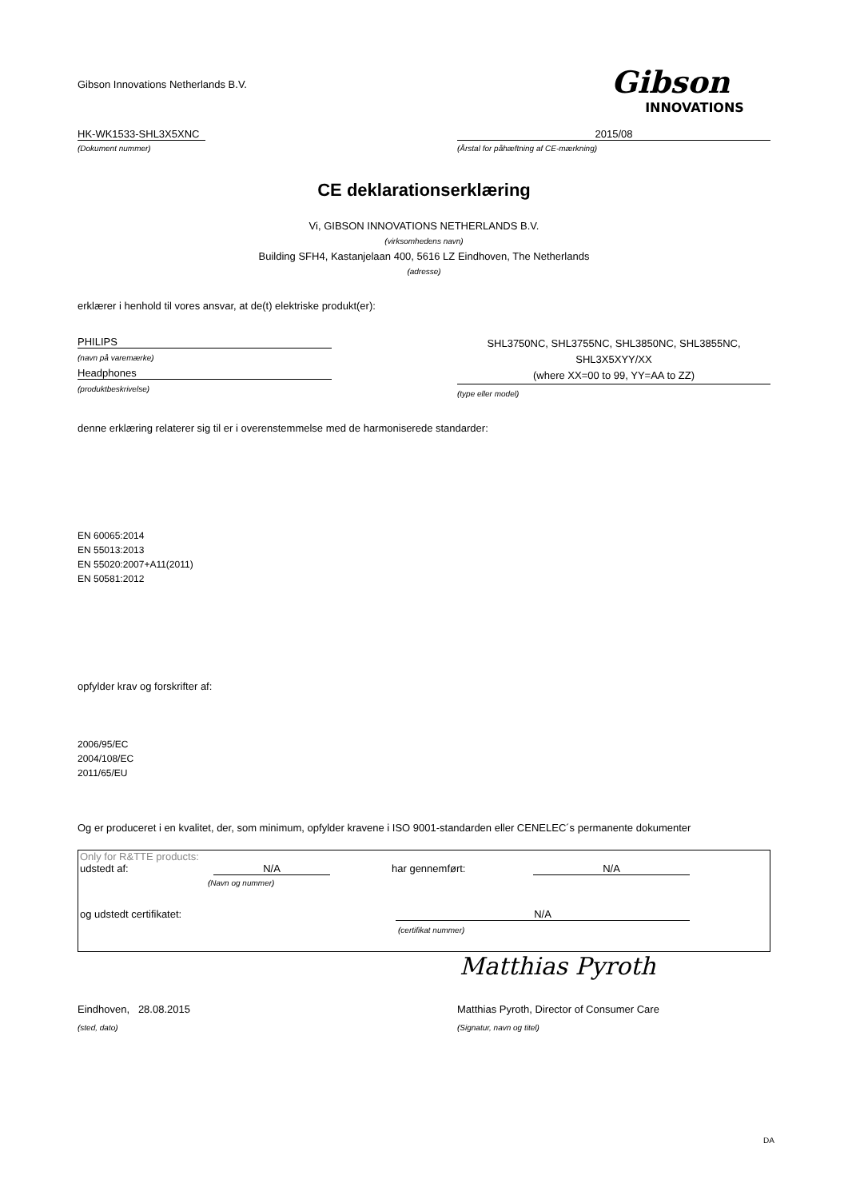Gibson Innovations Netherlands B.V.
Gibson
INNOVATIONS
HK-WK1533-SHL3X5XNC 2015/08
(Dokument nummer) (Årstal for påhæftning af CE-mærkning)
CE deklarationserklæring
Vi, GIBSON INNOVATIONS NETHERLANDS B.V.
(virksomhedens navn)
Building SFH4, Kastanjelaan 400, 5616 LZ Eindhoven, The Netherlands
(adresse)
erklærer i henhold til vores ansvar, at de(t) elektriske produkt(er):
PHILIPS
(navn på varemærke)
Headphones
(produktbeskrivelse)
SHL3750NC, SHL3755NC, SHL3850NC, SHL3855NC,
SHL3X5XYY/XX
(where XX=00 to 99, YY=AA to ZZ)
(type eller model)
denne erklæring relaterer sig til er i overenstemmelse med de harmoniserede standarder:
EN 60065:2014
EN 55013:2013
EN 55020:2007+A11(2011)
EN 50581:2012
opfylder krav og forskrifter af:
2006/95/EC
2004/108/EC
2011/65/EU
Og er produceret i en kvalitet, der, som minimum, opfylder kravene i ISO 9001-standarden eller CENELEC´s permanente dokumenter
Only for R&TTE products:
udstedt af: N/A har gennemført: N/A
(Navn og nummer)
og udstedt certifikatet: N/A
(certifikat nummer)
Matthias Pyroth
Eindhoven, 28.08.2015 Matthias Pyroth, Director of Consumer Care
(sted, dato) (Signatur, navn og titel)
DA